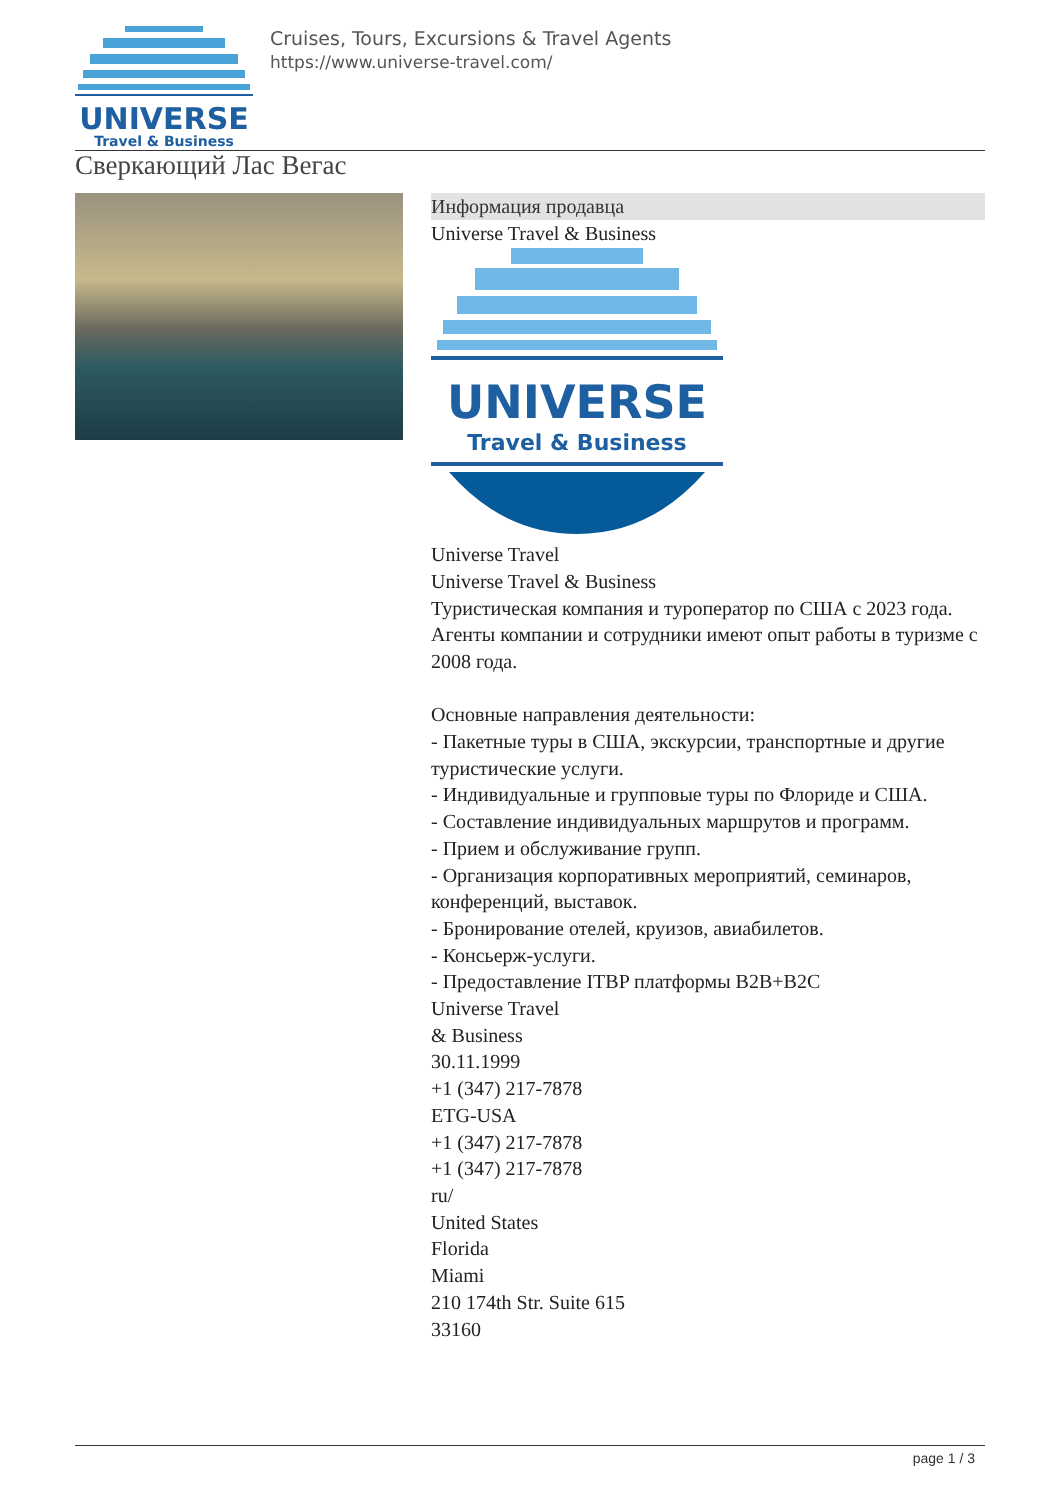UNIVERSE
Travel & Business
Cruises, Tours, Excursions & Travel Agents
https://www.universe-travel.com/
Сверкающий Лас Вегас
Информация продавца
Universe Travel & Business
UNIVERSE
Travel & Business
Universe Travel
Universe Travel & Business
Туристическая компания и туроператор по США с 2023 года.
Агенты компании и сотрудники имеют опыт работы в туризме с 2008 года.
Основные направления деятельности:
- Пакетные туры в США, экскурсии, транспортные и другие туристические услуги.
- Индивидуальные и групповые туры по Флориде и США.
- Составление индивидуальных маршрутов и программ.
- Прием и обслуживание групп.
- Организация корпоративных мероприятий, семинаров, конференций, выставок.
- Бронирование отелей, круизов, авиабилетов.
- Консьерж-услуги.
- Предоставление ITBP платформы B2B+B2C
Universe Travel
& Business
30.11.1999
+1 (347) 217-7878
ETG-USA
+1 (347) 217-7878
+1 (347) 217-7878
ru/
United States
Florida
Miami
210 174th Str. Suite 615
33160
page 1 / 3